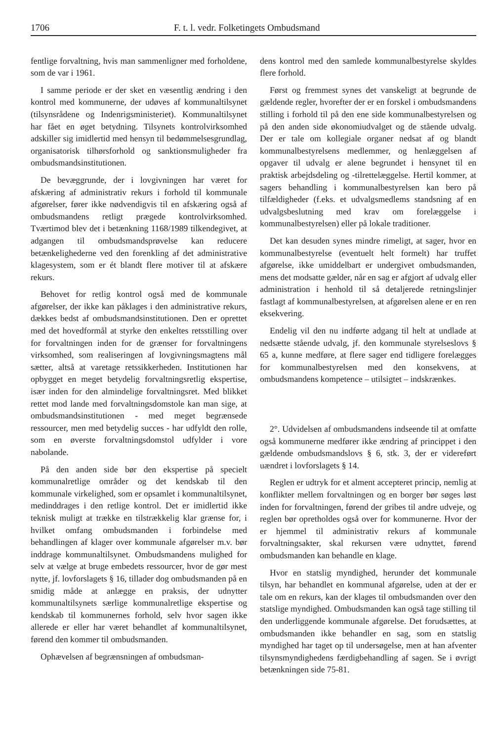1706 F. t. l. vedr. Folketingets Ombudsmand
fentlige forvaltning, hvis man sammenligner med forholdene, som de var i 1961.
I samme periode er der sket en væsentlig ændring i den kontrol med kommunerne, der udøves af kommunaltilsynet (tilsynsrådene og Indenrigsministeriet). Kommunaltilsynet har fået en øget betydning. Tilsynets kontrolvirksomhed adskiller sig imidlertid med hensyn til bedømmelsesgrundlag, organisatorisk tilhørsforhold og sanktionsmuligheder fra ombudsmandsinstitutionen.
De bevæggrunde, der i lovgivningen har været for afskæring af administrativ rekurs i forhold til kommunale afgørelser, fører ikke nødvendigvis til en afskæring også af ombudsmandens retligt prægede kontrolvirksomhed. Tværtimod blev det i betænkning 1168/1989 tilkendegivet, at adgangen til ombudsmandsprøvelse kan reducere betænkelighederne ved den forenkling af det administrative klagesystem, som er ét blandt flere motiver til at afskære rekurs.
Behovet for retlig kontrol også med de kommunale afgørelser, der ikke kan påklages i den administrative rekurs, dækkes bedst af ombudsmandsinstitutionen. Den er oprettet med det hovedformål at styrke den enkeltes retsstilling over for forvaltningen inden for de grænser for forvaltningens virksomhed, som realiseringen af lovgivningsmagtens mål sætter, altså at varetage retssikkerheden. Institutionen har opbygget en meget betydelig forvaltningsretlig ekspertise, især inden for den almindelige forvaltningsret. Med blikket rettet mod lande med forvaltningsdomstole kan man sige, at ombudsmandsinstitutionen - med meget begrænsede ressourcer, men med betydelig succes - har udfyldt den rolle, som en øverste forvaltningsdomstol udfylder i vore nabolande.
På den anden side bør den ekspertise på specielt kommunalretlige områder og det kendskab til den kommunale virkelighed, som er opsamlet i kommunaltilsynet, medinddrages i den retlige kontrol. Det er imidlertid ikke teknisk muligt at trække en tilstrækkelig klar grænse for, i hvilket omfang ombudsmanden i forbindelse med behandlingen af klager over kommunale afgørelser m.v. bør inddrage kommunaltilsynet. Ombudsmandens mulighed for selv at vælge at bruge embedets ressourcer, hvor de gør mest nytte, jf. lovforslagets § 16, tillader dog ombudsmanden på en smidig måde at anlægge en praksis, der udnytter kommunaltilsynets særlige kommunalretlige ekspertise og kendskab til kommunernes forhold, selv hvor sagen ikke allerede er eller har været behandlet af kommunaltilsynet, førend den kommer til ombudsmanden.
Ophævelsen af begrænsningen af ombudsman-
dens kontrol med den samlede kommunalbestyrelse skyldes flere forhold.
Først og fremmest synes det vanskeligt at begrunde de gældende regler, hvorefter der er en forskel i ombudsmandens stilling i forhold til på den ene side kommunalbestyrelsen og på den anden side økonomiudvalget og de stående udvalg. Der er tale om kollegiale organer nedsat af og blandt kommunalbestyrelsens medlemmer, og henlæggelsen af opgaver til udvalg er alene begrundet i hensynet til en praktisk arbejdsdeling og -tilrettelæggelse. Hertil kommer, at sagers behandling i kommunalbestyrelsen kan bero på tilfældigheder (f.eks. et udvalgsmedlems standsning af en udvalgsbeslutning med krav om forelæggelse i kommunalbestyrelsen) eller på lokale traditioner.
Det kan desuden synes mindre rimeligt, at sager, hvor en kommunalbestyrelse (eventuelt helt formelt) har truffet afgørelse, ikke umiddelbart er undergivet ombudsmanden, mens det modsatte gælder, når en sag er afgjort af udvalg eller administration i henhold til så detaljerede retningslinjer fastlagt af kommunalbestyrelsen, at afgørelsen alene er en ren eksekvering.
Endelig vil den nu indførte adgang til helt at undlade at nedsætte stående udvalg, jf. den kommunale styrelseslovs § 65 a, kunne medføre, at flere sager end tidligere forelægges for kommunalbestyrelsen med den konsekvens, at ombudsmandens kompetence – utilsigtet – indskrænkes.
2°. Udvidelsen af ombudsmandens indseende til at omfatte også kommunerne medfører ikke ændring af princippet i den gældende ombudsmandslovs § 6, stk. 3, der er videreført uændret i lovforslagets § 14.
Reglen er udtryk for et alment accepteret princip, nemlig at konflikter mellem forvaltningen og en borger bør søges løst inden for forvaltningen, førend der gribes til andre udveje, og reglen bør opretholdes også over for kommunerne. Hvor der er hjemmel til administrativ rekurs af kommunale forvaltningsakter, skal rekursen være udnyttet, førend ombudsmanden kan behandle en klage.
Hvor en statslig myndighed, herunder det kommunale tilsyn, har behandlet en kommunal afgørelse, uden at der er tale om en rekurs, kan der klages til ombudsmanden over den statslige myndighed. Ombudsmanden kan også tage stilling til den underliggende kommunale afgørelse. Det forudsættes, at ombudsmanden ikke behandler en sag, som en statslig myndighed har taget op til undersøgelse, men at han afventer tilsynsmyndighedens færdigbehandling af sagen. Se i øvrigt betænkningen side 75-81.